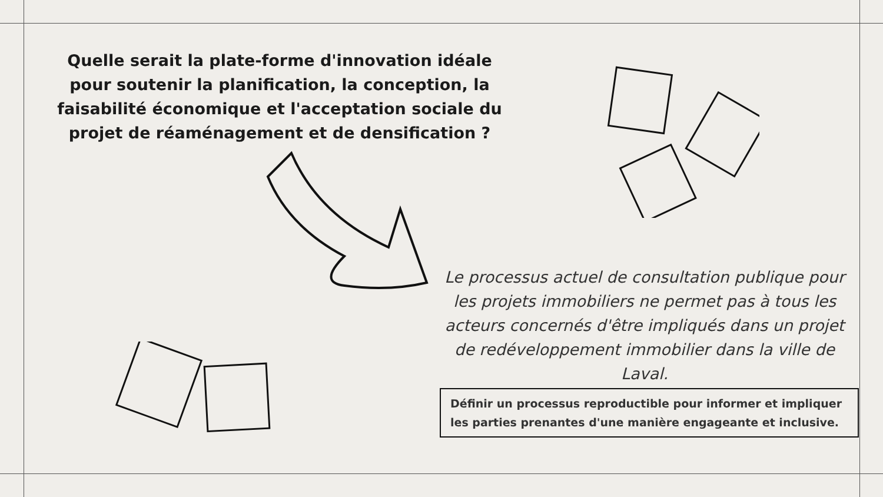Quelle serait la plate-forme d'innovation idéale pour soutenir la planification, la conception, la faisabilité économique et l'acceptation sociale du projet de réaménagement et de densification ?
Le processus actuel de consultation publique pour les projets immobiliers ne permet pas à tous les acteurs concernés d'être impliqués dans un projet de redéveloppement immobilier dans la ville de Laval.
Définir un processus reproductible pour informer et impliquer les parties prenantes d'une manière engageante et inclusive.